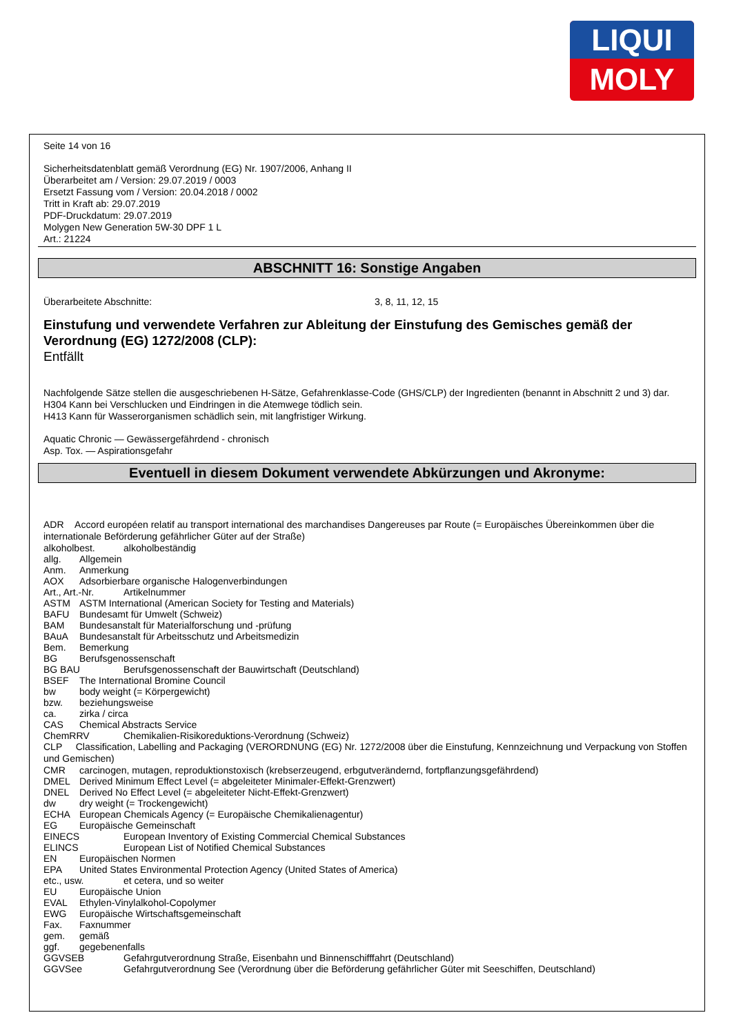LIQUI
MOLY
Seite 14 von 16
Sicherheitsdatenblatt gemäß Verordnung (EG) Nr. 1907/2006, Anhang II
Überarbeitet am / Version: 29.07.2019 / 0003
Ersetzt Fassung vom / Version: 20.04.2018 / 0002
Tritt in Kraft ab: 29.07.2019
PDF-Druckdatum: 29.07.2019
Molygen New Generation 5W-30 DPF 1 L
Art.: 21224
ABSCHNITT 16: Sonstige Angaben
Überarbeitete Abschnitte: 3, 8, 11, 12, 15
Einstufung und verwendete Verfahren zur Ableitung der Einstufung des Gemisches gemäß der Verordnung (EG) 1272/2008 (CLP):
Entfällt
Nachfolgende Sätze stellen die ausgeschriebenen H-Sätze, Gefahrenklasse-Code (GHS/CLP) der Ingredienten (benannt in Abschnitt 2 und 3) dar.
H304 Kann bei Verschlucken und Eindringen in die Atemwege tödlich sein.
H413 Kann für Wasserorganismen schädlich sein, mit langfristiger Wirkung.
Aquatic Chronic — Gewässergefährdend - chronisch
Asp. Tox. — Aspirationsgefahr
Eventuell in diesem Dokument verwendete Abkürzungen und Akronyme:
ADR Accord européen relatif au transport international des marchandises Dangereuses par Route (= Europäisches Übereinkommen über die internationale Beförderung gefährlicher Güter auf der Straße)
alkoholbest. alkoholbeständig
allg. Allgemein
Anm. Anmerkung
AOX Adsorbierbare organische Halogenverbindungen
Art., Art.-Nr. Artikelnummer
ASTM ASTM International (American Society for Testing and Materials)
BAFU Bundesamt für Umwelt (Schweiz)
BAM Bundesanstalt für Materialforschung und -prüfung
BAuA Bundesanstalt für Arbeitsschutz und Arbeitsmedizin
Bem. Bemerkung
BG Berufsgenossenschaft
BG BAU Berufsgenossenschaft der Bauwirtschaft (Deutschland)
BSEF The International Bromine Council
bw body weight (= Körpergewicht)
bzw. beziehungsweise
ca. zirka / circa
CAS Chemical Abstracts Service
ChemRRV Chemikalien-Risikoreduktions-Verordnung (Schweiz)
CLP Classification, Labelling and Packaging (VERORDNUNG (EG) Nr. 1272/2008 über die Einstufung, Kennzeichnung und Verpackung von Stoffen und Gemischen)
CMR carcinogen, mutagen, reproduktionstoxisch (krebserzeugend, erbgutverändernd, fortpflanzungsgefährdend)
DMEL Derived Minimum Effect Level (= abgeleiteter Minimaler-Effekt-Grenzwert)
DNEL Derived No Effect Level (= abgeleiteter Nicht-Effekt-Grenzwert)
dw dry weight (= Trockengewicht)
ECHA European Chemicals Agency (= Europäische Chemikalienagentur)
EG Europäische Gemeinschaft
EINECS European Inventory of Existing Commercial Chemical Substances
ELINCS European List of Notified Chemical Substances
EN Europäischen Normen
EPA United States Environmental Protection Agency (United States of America)
etc., usw. et cetera, und so weiter
EU Europäische Union
EVAL Ethylen-Vinylalkohol-Copolymer
EWG Europäische Wirtschaftsgemeinschaft
Fax. Faxnummer
gem. gemäß
ggf. gegebenenfalls
GGVSEB Gefahrgutverordnung Straße, Eisenbahn und Binnenschifffahrt (Deutschland)
GGVSee Gefahrgutverordnung See (Verordnung über die Beförderung gefährlicher Güter mit Seeschiffen, Deutschland)